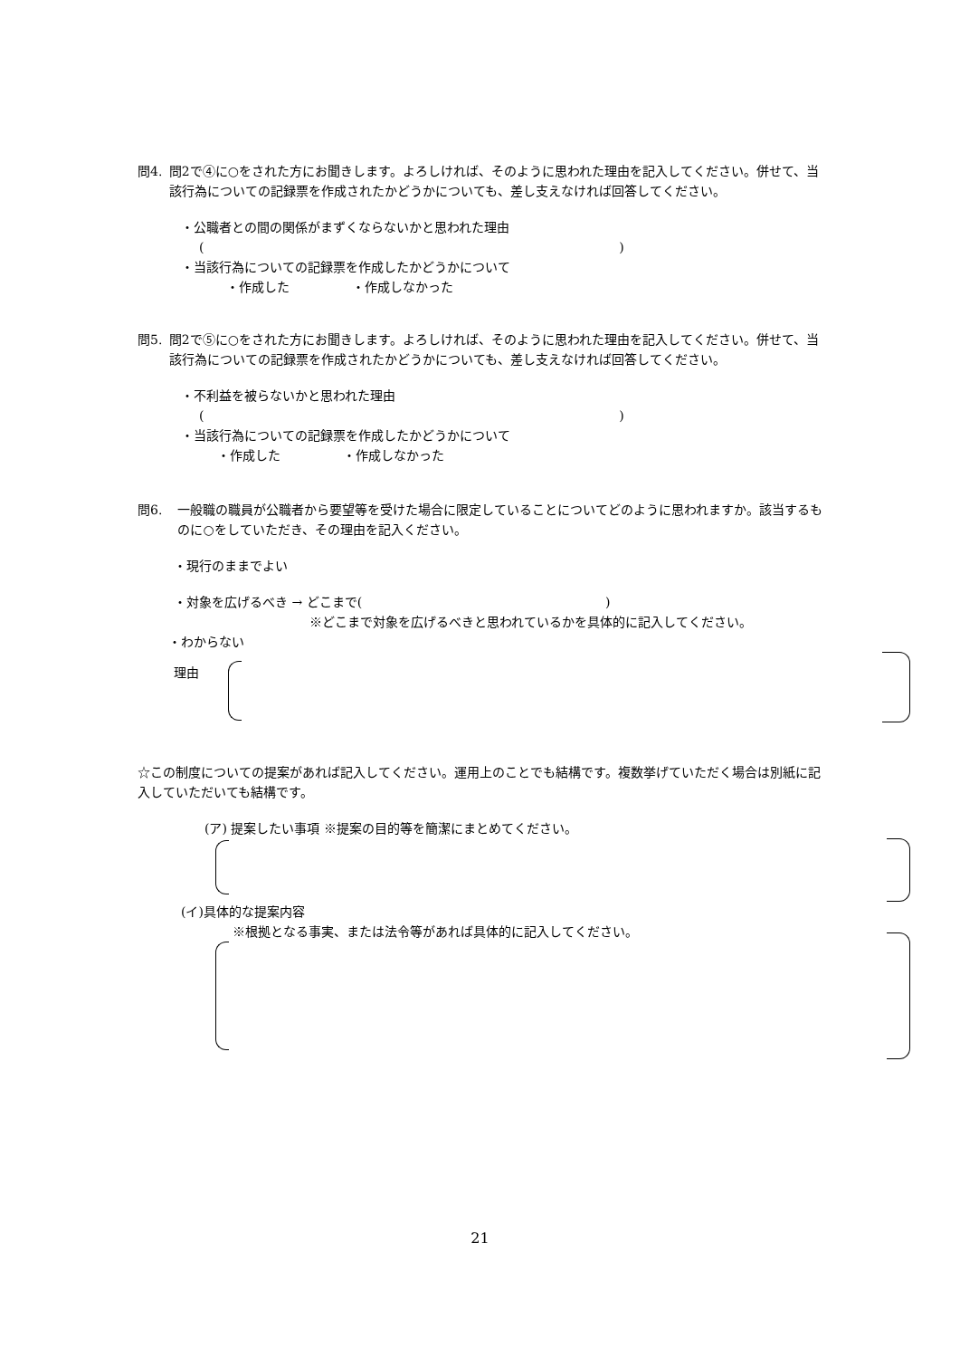問4. 問2で④に○をされた方にお聞きします。よろしければ、そのように思われた理由を記入してください。併せて、当該行為についての記録票を作成されたかどうかについても、差し支えなければ回答してください。
・公職者との間の関係がまずくならないかと思われた理由
( )
・当該行為についての記録票を作成したかどうかについて
・作成した ・作成しなかった
問5. 問2で⑤に○をされた方にお聞きします。よろしければ、そのように思われた理由を記入してください。併せて、当該行為についての記録票を作成されたかどうかについても、差し支えなければ回答してください。
・不利益を被らないかと思われた理由
( )
・当該行為についての記録票を作成したかどうかについて
・作成した ・作成しなかった
問6. 一般職の職員が公職者から要望等を受けた場合に限定していることについてどのように思われますか。該当するものに○をしていただき、その理由を記入ください。
・現行のままでよい
・対象を広げるべき → どこまで( )
※どこまで対象を広げるべきと思われているかを具体的に記入してください。
・わからない
理由
☆この制度についての提案があれば記入してください。運用上のことでも結構です。複数挙げていただく場合は別紙に記入していただいても結構です。
(ア) 提案したい事項 ※提案の目的等を簡潔にまとめてください。
(イ)具体的な提案内容
※根拠となる事実、または法令等があれば具体的に記入してください。
21